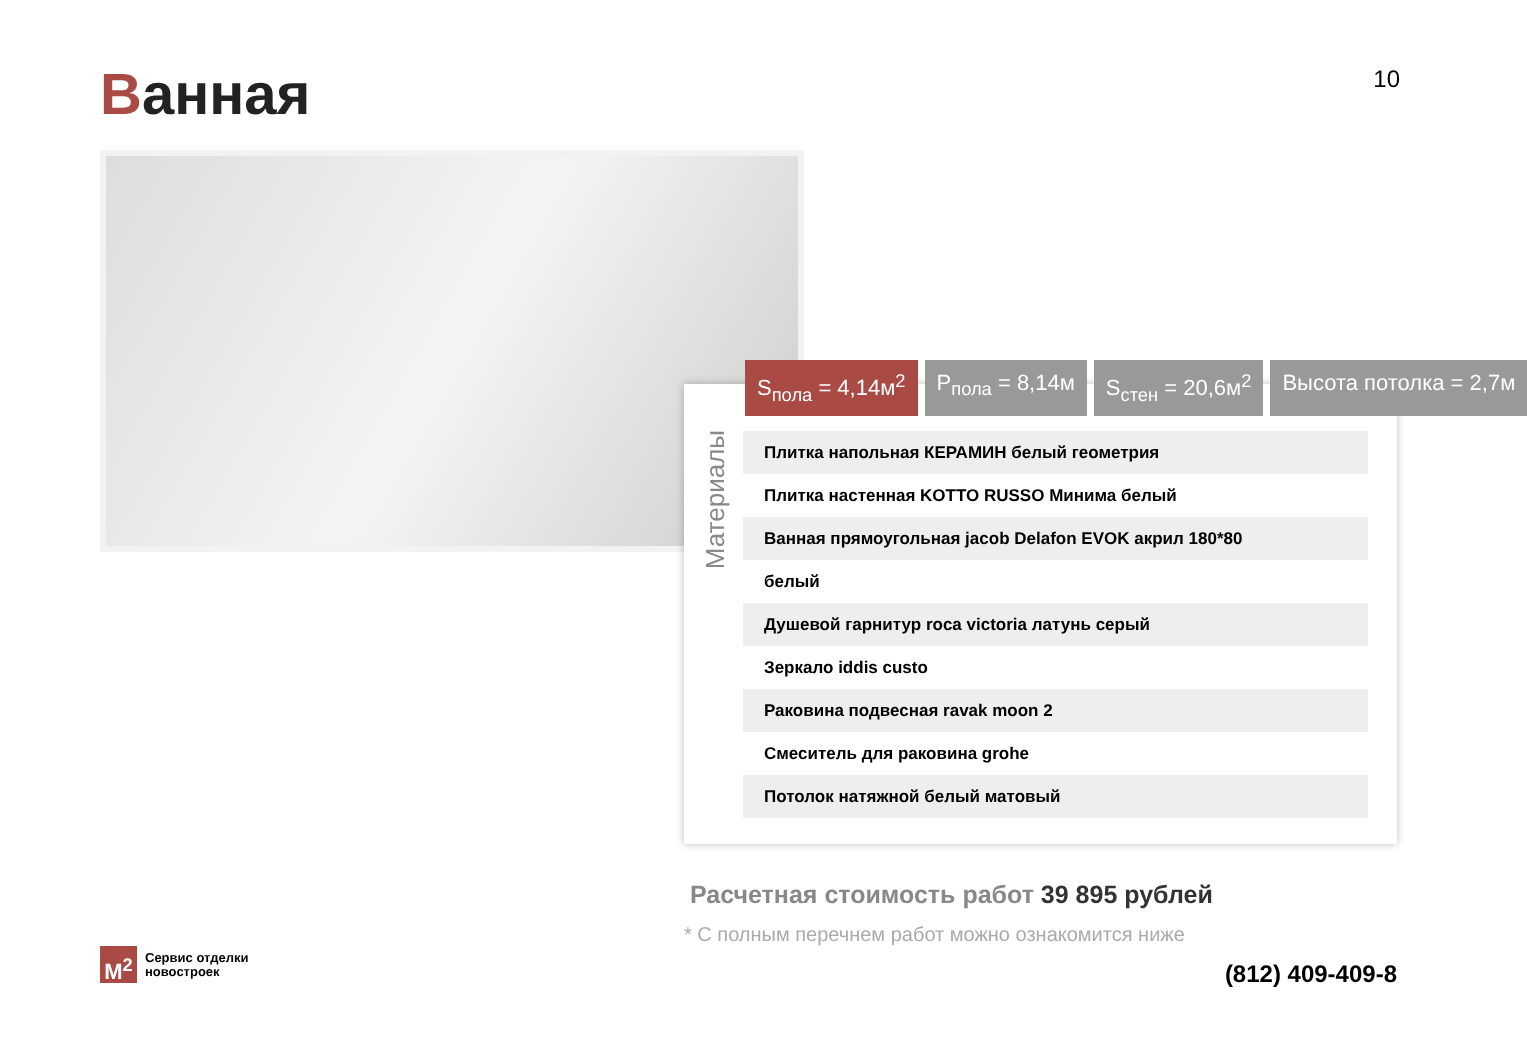Ванная 10
S<sub>пола</sub> = 4,14м<sup>2</sup> P<sub>пола</sub> = 8,14м S<sub>стен</sub> = 20,6м<sup>2</sup> Высота потолка = 2,7м
Материалы
Плитка напольная КЕРАМИН белый геометрия
Плитка настенная KOTTO RUSSO Минима белый
Ванная прямоугольная jacob Delafon EVOK акрил 180*80
белый
Душевой гарнитур roca victoria латунь серый
Зеркало iddis custo
Раковина подвесная ravak moon 2
Смеситель для раковина grohe
Потолок натяжной белый матовый
Расчетная стоимость работ 39 895 рублей
* С полным перечнем работ можно ознакомится ниже
M<sup>2</sup> Сервис отделки
новостроек
(812) 409-409-8